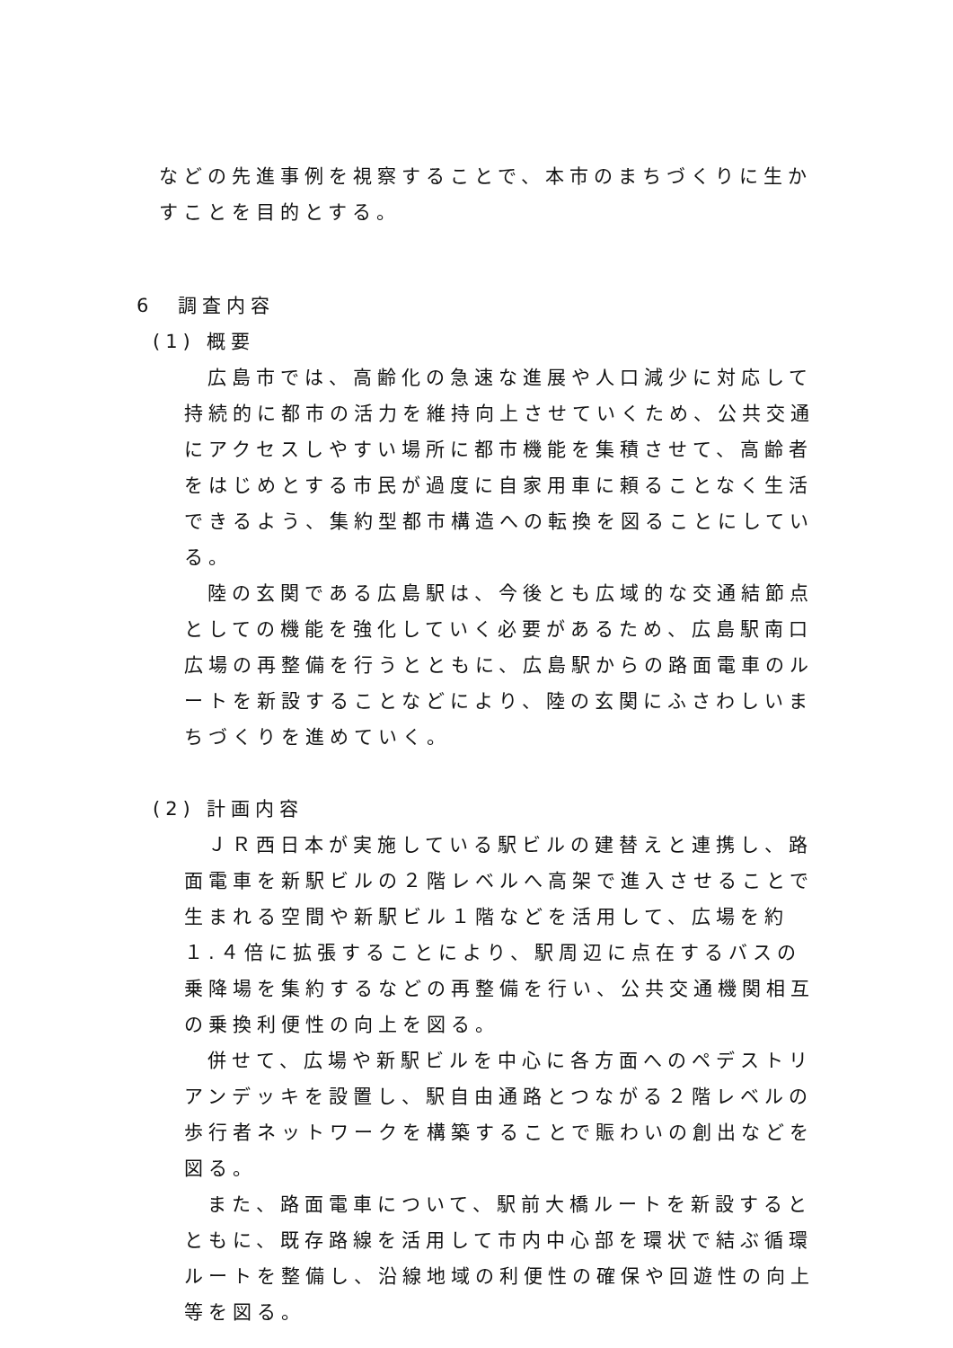などの先進事例を視察することで、本市のまちづくりに生かすことを目的とする。
6　調査内容
(1) 概要
広島市では、高齢化の急速な進展や人口減少に対応して持続的に都市の活力を維持向上させていくため、公共交通にアクセスしやすい場所に都市機能を集積させて、高齢者をはじめとする市民が過度に自家用車に頼ることなく生活できるよう、集約型都市構造への転換を図ることにしている。
陸の玄関である広島駅は、今後とも広域的な交通結節点としての機能を強化していく必要があるため、広島駅南口広場の再整備を行うとともに、広島駅からの路面電車のルートを新設することなどにより、陸の玄関にふさわしいまちづくりを進めていく。
(2) 計画内容
ＪＲ西日本が実施している駅ビルの建替えと連携し、路面電車を新駅ビルの２階レベルへ高架で進入させることで生まれる空間や新駅ビル１階などを活用して、広場を約１.４倍に拡張することにより、駅周辺に点在するバスの乗降場を集約するなどの再整備を行い、公共交通機関相互の乗換利便性の向上を図る。
併せて、広場や新駅ビルを中心に各方面へのペデストリアンデッキを設置し、駅自由通路とつながる２階レベルの歩行者ネットワークを構築することで賑わいの創出などを図る。
また、路面電車について、駅前大橋ルートを新設するとともに、既存路線を活用して市内中心部を環状で結ぶ循環ルートを整備し、沿線地域の利便性の確保や回遊性の向上等を図る。